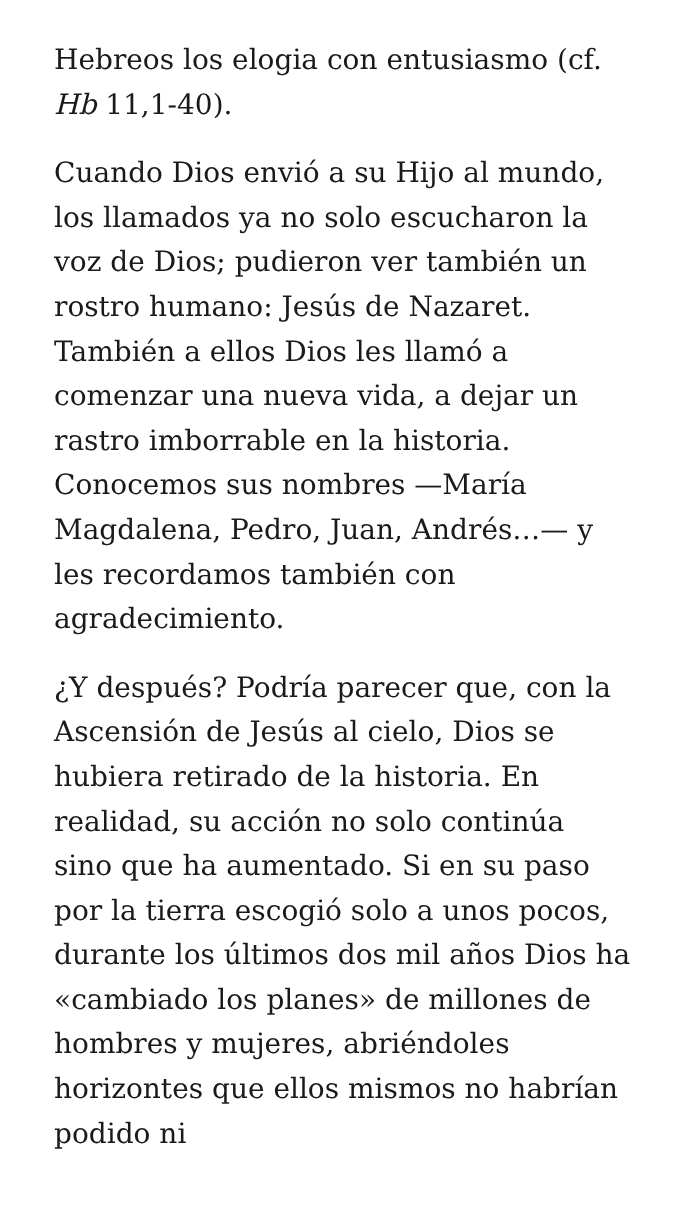Hebreos los elogia con entusiasmo (cf. Hb 11,1-40).
Cuando Dios envió a su Hijo al mundo, los llamados ya no solo escucharon la voz de Dios; pudieron ver también un rostro humano: Jesús de Nazaret. También a ellos Dios les llamó a comenzar una nueva vida, a dejar un rastro imborrable en la historia. Conocemos sus nombres —María Magdalena, Pedro, Juan, Andrés…— y les recordamos también con agradecimiento.
¿Y después? Podría parecer que, con la Ascensión de Jesús al cielo, Dios se hubiera retirado de la historia. En realidad, su acción no solo continúa sino que ha aumentado. Si en su paso por la tierra escogió solo a unos pocos, durante los últimos dos mil años Dios ha «cambiado los planes» de millones de hombres y mujeres, abriéndoles horizontes que ellos mismos no habrían podido ni